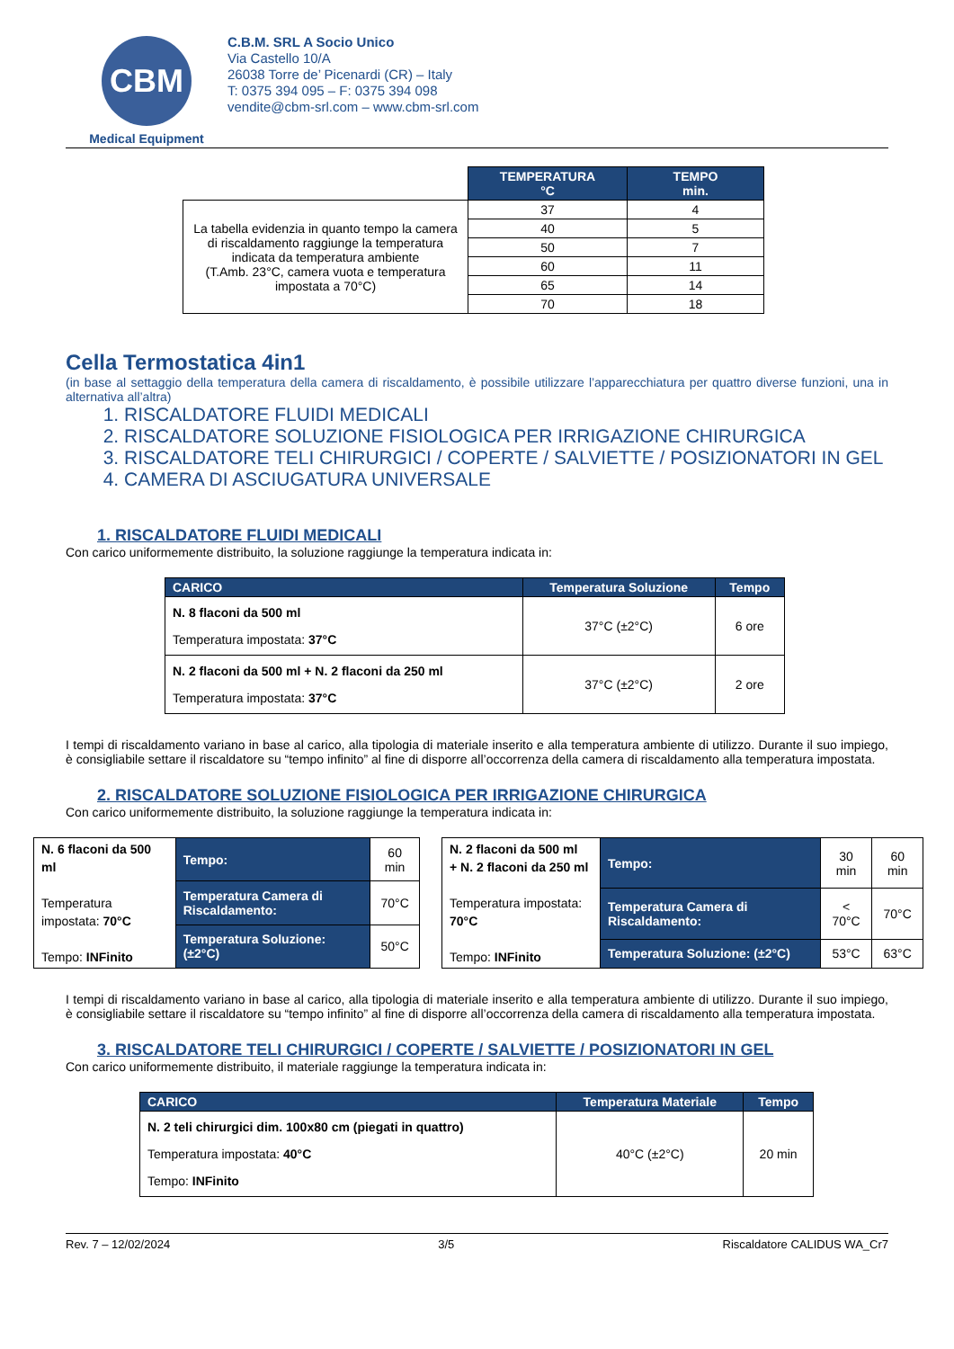CBM
Medical Equipment
C.B.M. SRL A Socio Unico
Via Castello 10/A
26038 Torre de’ Picenardi (CR) – Italy
T: 0375 394 095 – F: 0375 394 098
vendite@cbm-srl.com – www.cbm-srl.com
| | TEMPERATURA °C | TEMPO min. |
| La tabella evidenzia in quanto tempo la camera di riscaldamento raggiunge la temperatura indicata da temperatura ambiente (T.Amb. 23°C, camera vuota e temperatura impostata a 70°C) | 37 | 4 |
| | 40 | 5 |
| | 50 | 7 |
| | 60 | 11 |
| | 65 | 14 |
| | 70 | 18 |
Cella Termostatica 4in1
(in base al settaggio della temperatura della camera di riscaldamento, è possibile utilizzare l’apparecchiatura per quattro diverse funzioni, una in alternativa all’altra)
1. RISCALDATORE FLUIDI MEDICALI
2. RISCALDATORE SOLUZIONE FISIOLOGICA PER IRRIGAZIONE CHIRURGICA
3. RISCALDATORE TELI CHIRURGICI / COPERTE / SALVIETTE / POSIZIONATORI IN GEL
4. CAMERA DI ASCIUGATURA UNIVERSALE
1. RISCALDATORE FLUIDI MEDICALI
Con carico uniformemente distribuito, la soluzione raggiunge la temperatura indicata in:
| CARICO | Temperatura Soluzione | Tempo |
| --- | --- | --- |
| N. 8 flaconi da 500 ml Temperatura impostata: 37°C | 37°C (±2°C) | 6 ore |
| N. 2 flaconi da 500 ml + N. 2 flaconi da 250 ml Temperatura impostata: 37°C | 37°C (±2°C) | 2 ore |
I tempi di riscaldamento variano in base al carico, alla tipologia di materiale inserito e alla temperatura ambiente di utilizzo. Durante il suo impiego, è consigliabile settare il riscaldatore su “tempo infinito” al fine di disporre all’occorrenza della camera di riscaldamento alla temperatura impostata.
2. RISCALDATORE SOLUZIONE FISIOLOGICA PER IRRIGAZIONE CHIRURGICA
Con carico uniformemente distribuito, la soluzione raggiunge la temperatura indicata in:
| N. 6 flaconi da 500 ml Temperatura impostata: 70°C Tempo: INFinito | Tempo: | 60 min |
| | Temperatura Camera di Riscaldamento: | 70°C |
| | Temperatura Soluzione: (±2°C) | 50°C |
| N. 2 flaconi da 500 ml + N. 2 flaconi da 250 ml Temperatura impostata: 70°C Tempo: INFinito | Tempo: | 30 min | 60 min |
| | Temperatura Camera di Riscaldamento: | < 70°C | 70°C |
| | Temperatura Soluzione: (±2°C) | 53°C | 63°C |
I tempi di riscaldamento variano in base al carico, alla tipologia di materiale inserito e alla temperatura ambiente di utilizzo. Durante il suo impiego, è consigliabile settare il riscaldatore su “tempo infinito” al fine di disporre all’occorrenza della camera di riscaldamento alla temperatura impostata.
3. RISCALDATORE TELI CHIRURGICI / COPERTE / SALVIETTE / POSIZIONATORI IN GEL
Con carico uniformemente distribuito, il materiale raggiunge la temperatura indicata in:
| CARICO | Temperatura Materiale | Tempo |
| --- | --- | --- |
| N. 2 teli chirurgici dim. 100x80 cm (piegati in quattro) Temperatura impostata: 40°C Tempo: INFinito | 40°C (±2°C) | 20 min |
Rev. 7 – 12/02/2024 3/5 Riscaldatore CALIDUS WA_Cr7